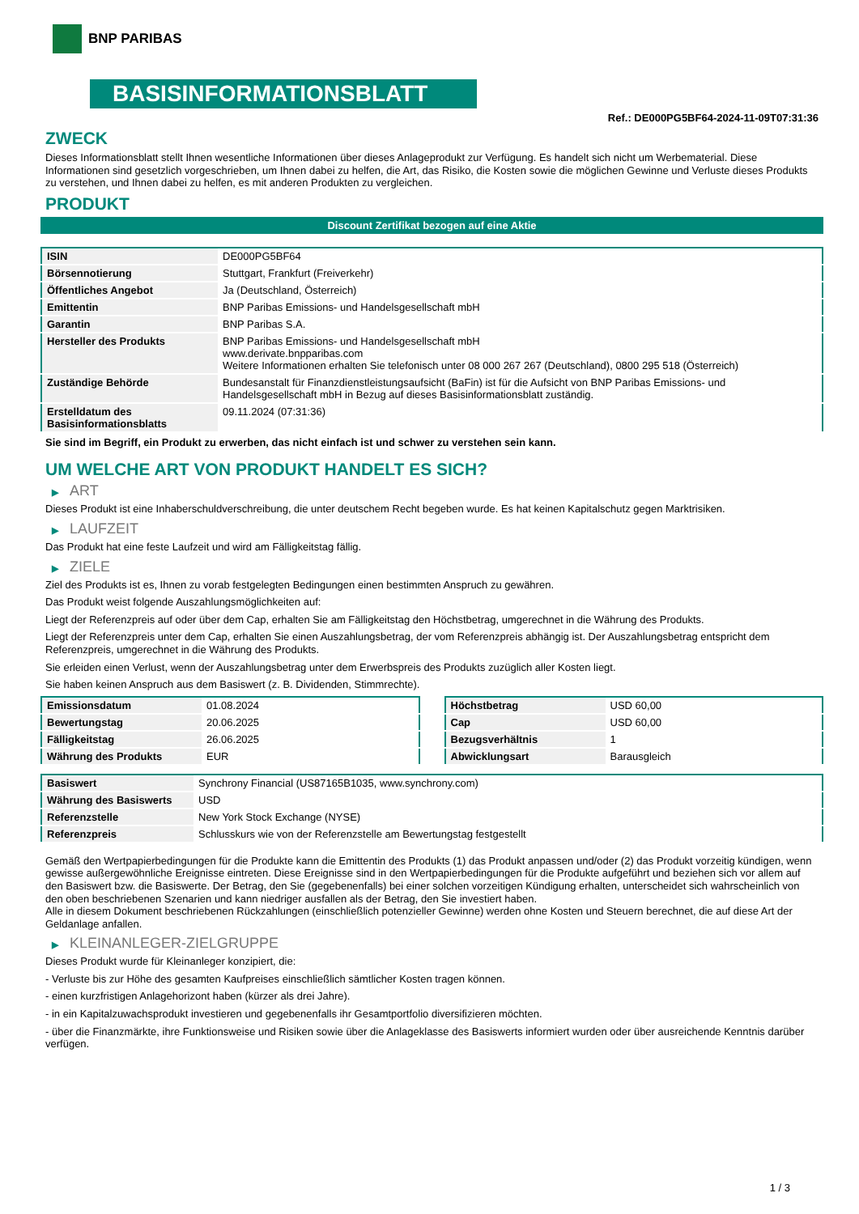BNP PARIBAS
BASISINFORMATIONSBLATT
Ref.: DE000PG5BF64-2024-11-09T07:31:36
ZWECK
Dieses Informationsblatt stellt Ihnen wesentliche Informationen über dieses Anlageprodukt zur Verfügung. Es handelt sich nicht um Werbematerial. Diese Informationen sind gesetzlich vorgeschrieben, um Ihnen dabei zu helfen, die Art, das Risiko, die Kosten sowie die möglichen Gewinne und Verluste dieses Produkts zu verstehen, und Ihnen dabei zu helfen, es mit anderen Produkten zu vergleichen.
PRODUKT
Discount Zertifikat bezogen auf eine Aktie
| ISIN | DE000PG5BF64 |
| Börsennotierung | Stuttgart, Frankfurt (Freiverkehr) |
| Öffentliches Angebot | Ja (Deutschland, Österreich) |
| Emittentin | BNP Paribas Emissions- und Handelsgesellschaft mbH |
| Garantin | BNP Paribas S.A. |
| Hersteller des Produkts | BNP Paribas Emissions- und Handelsgesellschaft mbH www.derivate.bnpparibas.com Weitere Informationen erhalten Sie telefonisch unter 08 000 267 267 (Deutschland), 0800 295 518 (Österreich) |
| Zuständige Behörde | Bundesanstalt für Finanzdienstleistungsaufsicht (BaFin) ist für die Aufsicht von BNP Paribas Emissions- und Handelsgesellschaft mbH in Bezug auf dieses Basisinformationsblatt zuständig. |
| Erstelldatum des Basisinformationsblatts | 09.11.2024 (07:31:36) |
Sie sind im Begriff, ein Produkt zu erwerben, das nicht einfach ist und schwer zu verstehen sein kann.
UM WELCHE ART VON PRODUKT HANDELT ES SICH?
▶ ART
Dieses Produkt ist eine Inhaberschuldverschreibung, die unter deutschem Recht begeben wurde. Es hat keinen Kapitalschutz gegen Marktrisiken.
▶ LAUFZEIT
Das Produkt hat eine feste Laufzeit und wird am Fälligkeitstag fällig.
▶ ZIELE
Ziel des Produkts ist es, Ihnen zu vorab festgelegten Bedingungen einen bestimmten Anspruch zu gewähren.
Das Produkt weist folgende Auszahlungsmöglichkeiten auf:
Liegt der Referenzpreis auf oder über dem Cap, erhalten Sie am Fälligkeitstag den Höchstbetrag, umgerechnet in die Währung des Produkts.
Liegt der Referenzpreis unter dem Cap, erhalten Sie einen Auszahlungsbetrag, der vom Referenzpreis abhängig ist. Der Auszahlungsbetrag entspricht dem Referenzpreis, umgerechnet in die Währung des Produkts.
Sie erleiden einen Verlust, wenn der Auszahlungsbetrag unter dem Erwerbspreis des Produkts zuzüglich aller Kosten liegt.
Sie haben keinen Anspruch aus dem Basiswert (z. B. Dividenden, Stimmrechte).
| Emissionsdatum | 01.08.2024 |
| Bewertungstag | 20.06.2025 |
| Fälligkeitstag | 26.06.2025 |
| Währung des Produkts | EUR |
| Höchstbetrag | USD 60,00 |
| Cap | USD 60,00 |
| Bezugsverhältnis | 1 |
| Abwicklungsart | Barausgleich |
| Basiswert | Synchrony Financial (US87165B1035, www.synchrony.com) |
| Währung des Basiswerts | USD |
| Referenzstelle | New York Stock Exchange (NYSE) |
| Referenzpreis | Schlusskurs wie von der Referenzstelle am Bewertungstag festgestellt |
Gemäß den Wertpapierbedingungen für die Produkte kann die Emittentin des Produkts (1) das Produkt anpassen und/oder (2) das Produkt vorzeitig kündigen, wenn gewisse außergewöhnliche Ereignisse eintreten. Diese Ereignisse sind in den Wertpapierbedingungen für die Produkte aufgeführt und beziehen sich vor allem auf den Basiswert bzw. die Basiswerte. Der Betrag, den Sie (gegebenenfalls) bei einer solchen vorzeitigen Kündigung erhalten, unterscheidet sich wahrscheinlich von den oben beschriebenen Szenarien und kann niedriger ausfallen als der Betrag, den Sie investiert haben.
Alle in diesem Dokument beschriebenen Rückzahlungen (einschließlich potenzieller Gewinne) werden ohne Kosten und Steuern berechnet, die auf diese Art der Geldanlage anfallen.
▶ KLEINANLEGER-ZIELGRUPPE
Dieses Produkt wurde für Kleinanleger konzipiert, die:
- Verluste bis zur Höhe des gesamten Kaufpreises einschließlich sämtlicher Kosten tragen können.
- einen kurzfristigen Anlagehorizont haben (kürzer als drei Jahre).
- in ein Kapitalzuwachsprodukt investieren und gegebenenfalls ihr Gesamtportfolio diversifizieren möchten.
- über die Finanzmärkte, ihre Funktionsweise und Risiken sowie über die Anlageklasse des Basiswerts informiert wurden oder über ausreichende Kenntnis darüber verfügen.
1 / 3